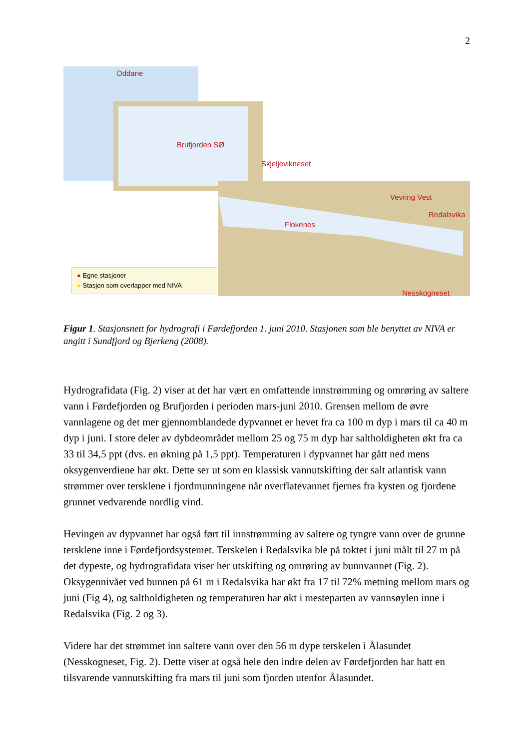2
Oddane
Brufjorden SØ
Skjeljevikneset
Vevring Vest
Redalsvika
Flokenes
Nesskogneset
● Egne stasjoner
● Stasjon som overlapper med NIVA
Figur 1. Stasjonsnett for hydrografi i Førdefjorden 1. juni 2010. Stasjonen som ble benyttet av NIVA er angitt i Sundfjord og Bjerkeng (2008).
Hydrografidata (Fig. 2) viser at det har vært en omfattende innstrømming og omrøring av saltere vann i Førdefjorden og Brufjorden i perioden mars-juni 2010. Grensen mellom de øvre vannlagene og det mer gjennomblandede dypvannet er hevet fra ca 100 m dyp i mars til ca 40 m dyp i juni. I store deler av dybdeområdet mellom 25 og 75 m dyp har saltholdigheten økt fra ca 33 til 34,5 ppt (dvs. en økning på 1,5 ppt). Temperaturen i dypvannet har gått ned mens oksygenverdiene har økt. Dette ser ut som en klassisk vannutskifting der salt atlantisk vann strømmer over tersklene i fjordmunningene når overflatevannet fjernes fra kysten og fjordene grunnet vedvarende nordlig vind.
Hevingen av dypvannet har også ført til innstrømming av saltere og tyngre vann over de grunne tersklene inne i Førdefjordsystemet. Terskelen i Redalsvika ble på toktet i juni målt til 27 m på det dypeste, og hydrografidata viser her utskifting og omrøring av bunnvannet (Fig. 2). Oksygennivået ved bunnen på 61 m i Redalsvika har økt fra 17 til 72% metning mellom mars og juni (Fig 4), og saltholdigheten og temperaturen har økt i mesteparten av vannsøylen inne i Redalsvika (Fig. 2 og 3).
Videre har det strømmet inn saltere vann over den 56 m dype terskelen i Ålasundet (Nesskogneset, Fig. 2). Dette viser at også hele den indre delen av Førdefjorden har hatt en tilsvarende vannutskifting fra mars til juni som fjorden utenfor Ålasundet.